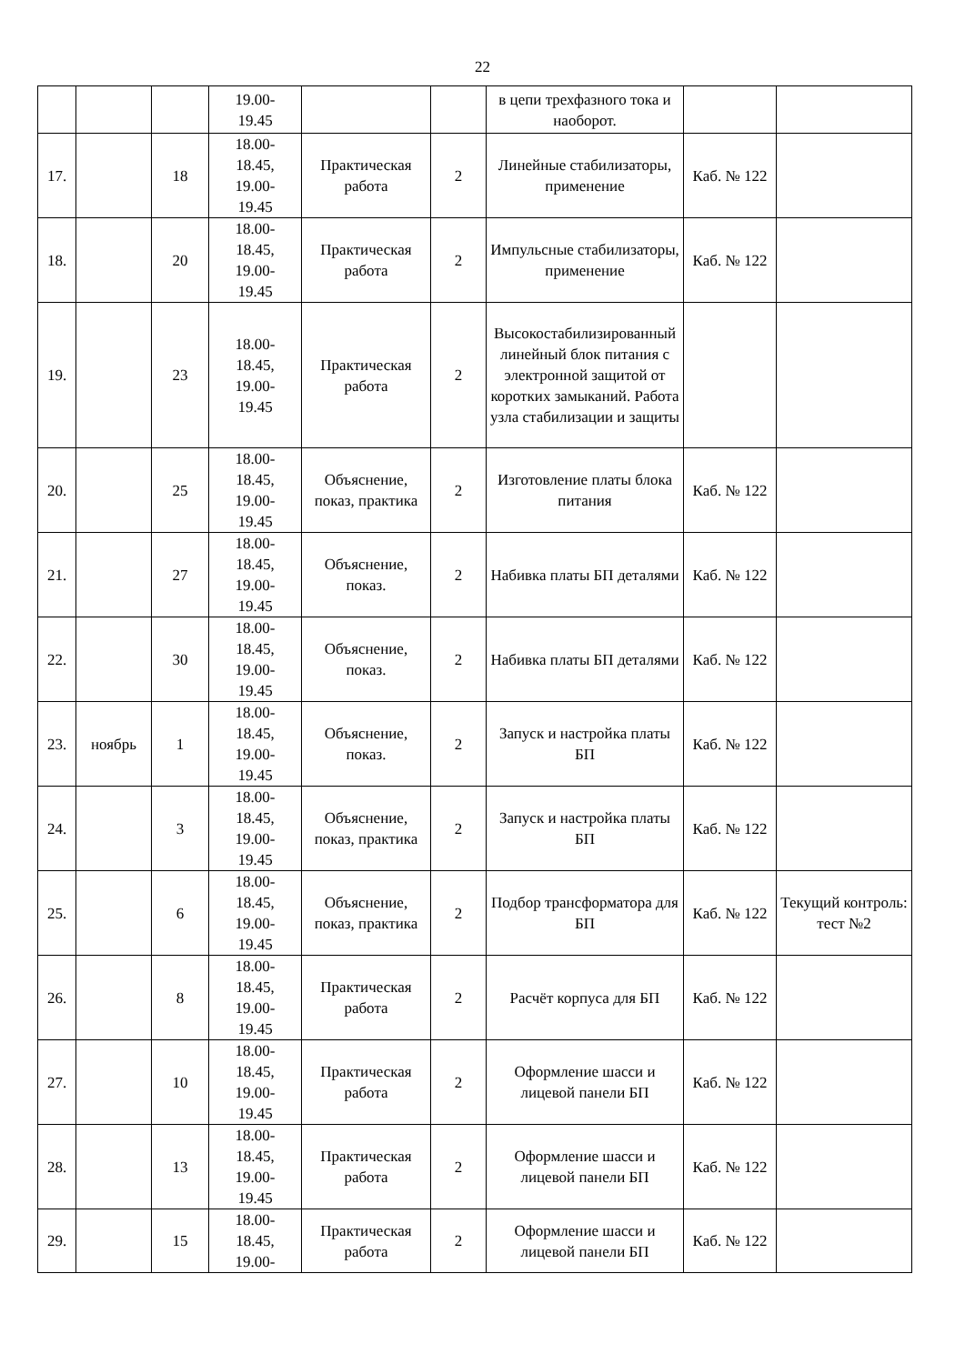22
| | | | 19.00- 19.45 | | | в цепи трехфазного тока и наоборот. | | |
| 17. | | 18 | 18.00- 18.45, 19.00- 19.45 | Практическая работа | 2 | Линейные стабилизаторы, применение | Каб. № 122 | |
| 18. | | 20 | 18.00- 18.45, 19.00- 19.45 | Практическая работа | 2 | Импульсные стабилизаторы, применение | Каб. № 122 | |
| 19. | | 23 | 18.00- 18.45, 19.00- 19.45 | Практическая работа | 2 | Высокостабилизированный линейный блок питания с электронной защитой от коротких замыканий. Работа узла стабилизации и защиты | | |
| 20. | | 25 | 18.00- 18.45, 19.00- 19.45 | Объяснение, показ, практика | 2 | Изготовление платы блока питания | Каб. № 122 | |
| 21. | | 27 | 18.00- 18.45, 19.00- 19.45 | Объяснение, показ. | 2 | Набивка платы БП деталями | Каб. № 122 | |
| 22. | | 30 | 18.00- 18.45, 19.00- 19.45 | Объяснение, показ. | 2 | Набивка платы БП деталями | Каб. № 122 | |
| 23. | ноябрь | 1 | 18.00- 18.45, 19.00- 19.45 | Объяснение, показ. | 2 | Запуск и настройка платы БП | Каб. № 122 | |
| 24. | | 3 | 18.00- 18.45, 19.00- 19.45 | Объяснение, показ, практика | 2 | Запуск и настройка платы БП | Каб. № 122 | |
| 25. | | 6 | 18.00- 18.45, 19.00- 19.45 | Объяснение, показ, практика | 2 | Подбор трансформатора для БП | Каб. № 122 | Текущий контроль: тест №2 |
| 26. | | 8 | 18.00- 18.45, 19.00- 19.45 | Практическая работа | 2 | Расчёт корпуса для БП | Каб. № 122 | |
| 27. | | 10 | 18.00- 18.45, 19.00- 19.45 | Практическая работа | 2 | Оформление шасси и лицевой панели БП | Каб. № 122 | |
| 28. | | 13 | 18.00- 18.45, 19.00- 19.45 | Практическая работа | 2 | Оформление шасси и лицевой панели БП | Каб. № 122 | |
| 29. | | 15 | 18.00- 18.45, 19.00- | Практическая работа | 2 | Оформление шасси и лицевой панели БП | Каб. № 122 | |